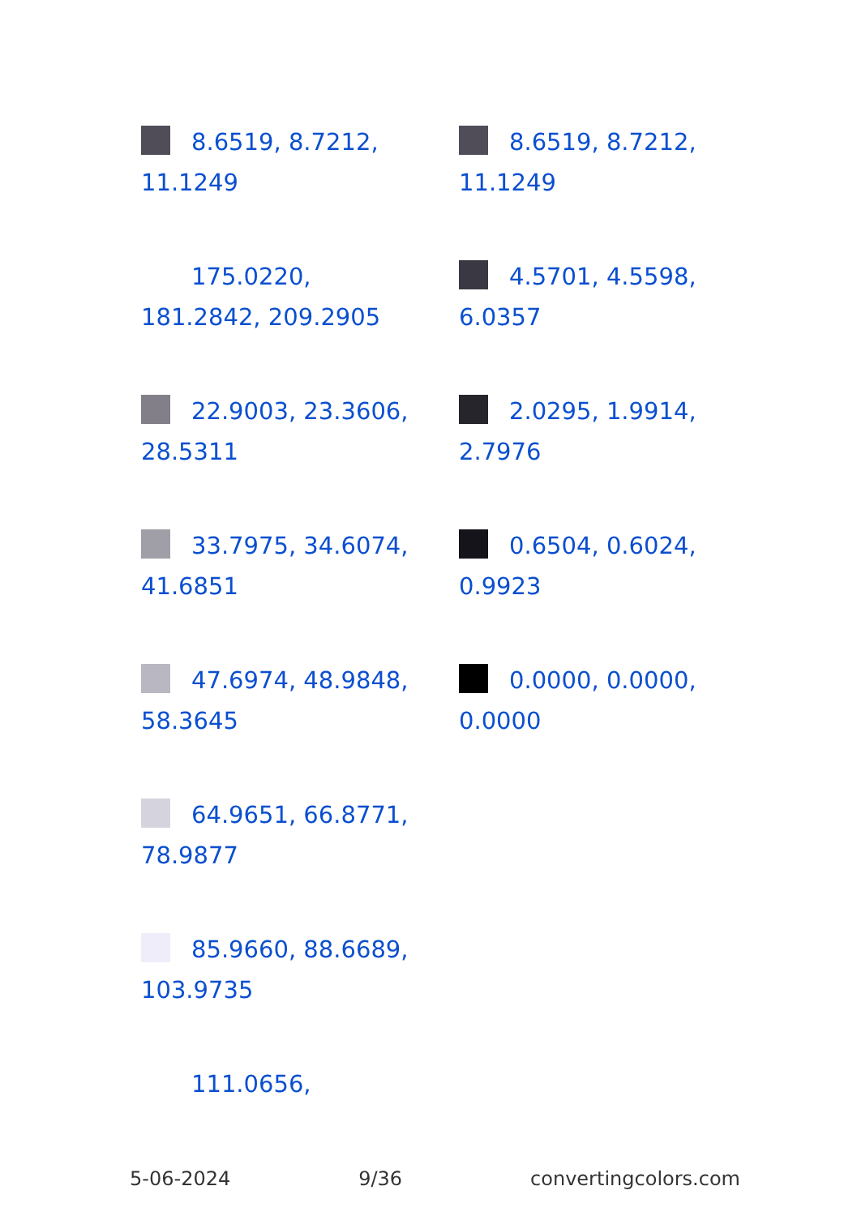8.6519, 8.7212, 11.1249
175.0220, 181.2842, 209.2905
22.9003, 23.3606, 28.5311
33.7975, 34.6074, 41.6851
47.6974, 48.9848, 58.3645
64.9651, 66.8771, 78.9877
85.9660, 88.6689, 103.9735
111.0656,
8.6519, 8.7212, 11.1249
4.5701, 4.5598, 6.0357
2.0295, 1.9914, 2.7976
0.6504, 0.6024, 0.9923
0.0000, 0.0000, 0.0000
5-06-2024 9/36 convertingcolors.com